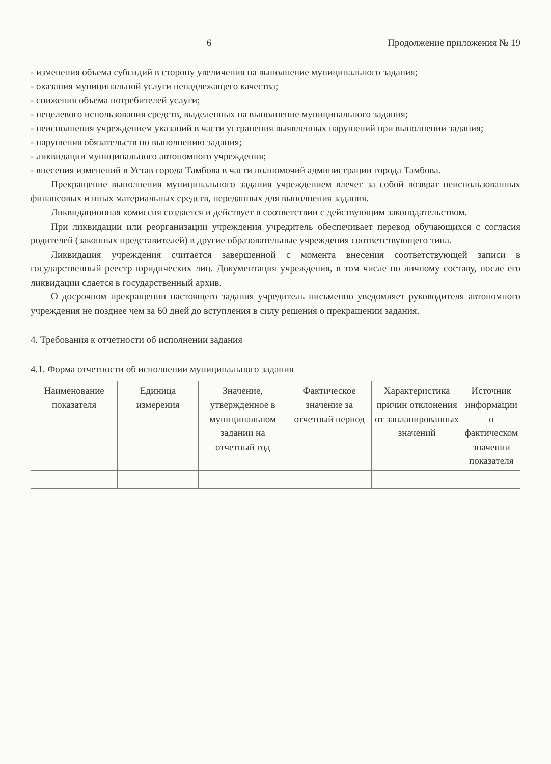6 Продолжение приложения № 19
- изменения объема субсидий в сторону увеличения на выполнение муниципального задания;
- оказания муниципальной услуги ненадлежащего качества;
- снижения объема потребителей услуги;
- нецелевого использования средств, выделенных на выполнение муниципального задания;
- неисполнения учреждением указаний в части устранения выявленных нарушений при выполнении задания;
- нарушения обязательств по выполнению задания;
- ликвидации муниципального автономного учреждения;
- внесения изменений в Устав города Тамбова в части полномочий администрации города Тамбова.
Прекращение выполнения муниципального задания учреждением влечет за собой возврат неиспользованных финансовых и иных материальных средств, переданных для выполнения задания.
Ликвидационная комиссия создается и действует в соответствии с действующим законодательством.
При ликвидации или реорганизации учреждения учредитель обеспечивает перевод обучающихся с согласия родителей (законных представителей) в другие образовательные учреждения соответствующего типа.
Ликвидация учреждения считается завершенной с момента внесения соответствующей записи в государственный реестр юридических лиц. Документация учреждения, в том числе по личному составу, после его ликвидации сдается в государственный архив.
О досрочном прекращении настоящего задания учредитель письменно уведомляет руководителя автономного учреждения не позднее чем за 60 дней до вступления в силу решения о прекращении задания.
4. Требования к отчетности об исполнении задания
4.1. Форма отчетности об исполнении муниципального задания
| Наименование показателя | Единица измерения | Значение, утвержденное в муниципальном задании на отчетный год | Фактическое значение за отчетный период | Характеристика причин отклонения от запланированных значений | Источник информации о фактическом значении показателя |
| --- | --- | --- | --- | --- | --- |